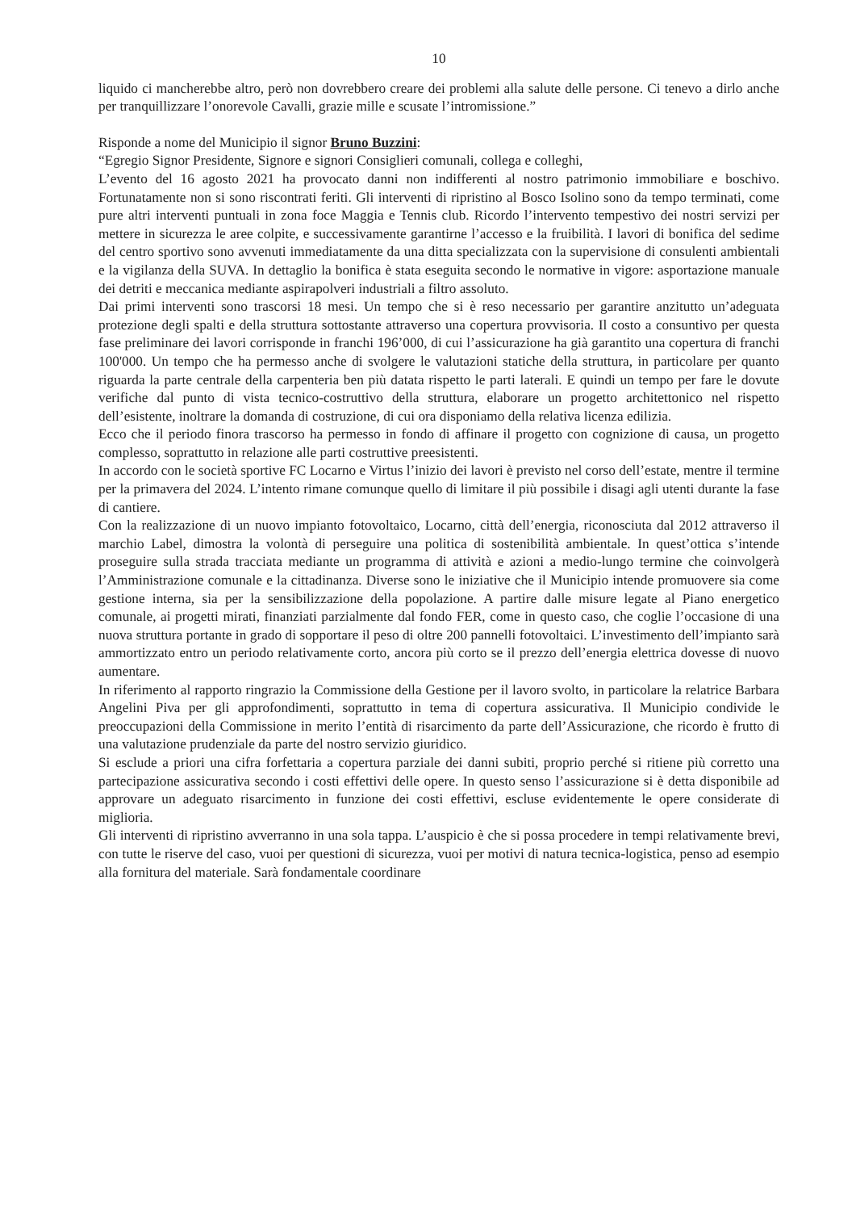10
liquido ci mancherebbe altro, però non dovrebbero creare dei problemi alla salute delle persone. Ci tenevo a dirlo anche per tranquillizzare l’onorevole Cavalli, grazie mille e scusate l’intromissione.”
Risponde a nome del Municipio il signor Bruno Buzzini:
“Egregio Signor Presidente, Signore e signori Consiglieri comunali, collega e colleghi,
L’evento del 16 agosto 2021 ha provocato danni non indifferenti al nostro patrimonio immobiliare e boschivo. Fortunatamente non si sono riscontrati feriti. Gli interventi di ripristino al Bosco Isolino sono da tempo terminati, come pure altri interventi puntuali in zona foce Maggia e Tennis club. Ricordo l’intervento tempestivo dei nostri servizi per mettere in sicurezza le aree colpite, e successivamente garantirne l’accesso e la fruibilità. I lavori di bonifica del sedime del centro sportivo sono avvenuti immediatamente da una ditta specializzata con la supervisione di consulenti ambientali e la vigilanza della SUVA. In dettaglio la bonifica è stata eseguita secondo le normative in vigore: asportazione manuale dei detriti e meccanica mediante aspirapolveri industriali a filtro assoluto.
Dai primi interventi sono trascorsi 18 mesi. Un tempo che si è reso necessario per garantire anzitutto un’adeguata protezione degli spalti e della struttura sottostante attraverso una copertura provvisoria. Il costo a consuntivo per questa fase preliminare dei lavori corrisponde in franchi 196’000, di cui l’assicurazione ha già garantito una copertura di franchi 100'000. Un tempo che ha permesso anche di svolgere le valutazioni statiche della struttura, in particolare per quanto riguarda la parte centrale della carpenteria ben più datata rispetto le parti laterali. E quindi un tempo per fare le dovute verifiche dal punto di vista tecnico-costruttivo della struttura, elaborare un progetto architettonico nel rispetto dell’esistente, inoltrare la domanda di costruzione, di cui ora disponiamo della relativa licenza edilizia.
Ecco che il periodo finora trascorso ha permesso in fondo di affinare il progetto con cognizione di causa, un progetto complesso, soprattutto in relazione alle parti costruttive preesistenti.
In accordo con le società sportive FC Locarno e Virtus l’inizio dei lavori è previsto nel corso dell’estate, mentre il termine per la primavera del 2024. L’intento rimane comunque quello di limitare il più possibile i disagi agli utenti durante la fase di cantiere.
Con la realizzazione di un nuovo impianto fotovoltaico, Locarno, città dell’energia, riconosciuta dal 2012 attraverso il marchio Label, dimostra la volontà di perseguire una politica di sostenibilità ambientale. In quest’ottica s’intende proseguire sulla strada tracciata mediante un programma di attività e azioni a medio-lungo termine che coinvolgerà l’Amministrazione comunale e la cittadinanza. Diverse sono le iniziative che il Municipio intende promuovere sia come gestione interna, sia per la sensibilizzazione della popolazione. A partire dalle misure legate al Piano energetico comunale, ai progetti mirati, finanziati parzialmente dal fondo FER, come in questo caso, che coglie l’occasione di una nuova struttura portante in grado di sopportare il peso di oltre 200 pannelli fotovoltaici. L’investimento dell’impianto sarà ammortizzato entro un periodo relativamente corto, ancora più corto se il prezzo dell’energia elettrica dovesse di nuovo aumentare.
In riferimento al rapporto ringrazio la Commissione della Gestione per il lavoro svolto, in particolare la relatrice Barbara Angelini Piva per gli approfondimenti, soprattutto in tema di copertura assicurativa. Il Municipio condivide le preoccupazioni della Commissione in merito l’entità di risarcimento da parte dell’Assicurazione, che ricordo è frutto di una valutazione prudenziale da parte del nostro servizio giuridico.
Si esclude a priori una cifra forfettaria a copertura parziale dei danni subiti, proprio perché si ritiene più corretto una partecipazione assicurativa secondo i costi effettivi delle opere. In questo senso l’assicurazione si è detta disponibile ad approvare un adeguato risarcimento in funzione dei costi effettivi, escluse evidentemente le opere considerate di miglioria.
Gli interventi di ripristino avverranno in una sola tappa. L’auspicio è che si possa procedere in tempi relativamente brevi, con tutte le riserve del caso, vuoi per questioni di sicurezza, vuoi per motivi di natura tecnica-logistica, penso ad esempio alla fornitura del materiale. Sarà fondamentale coordinare